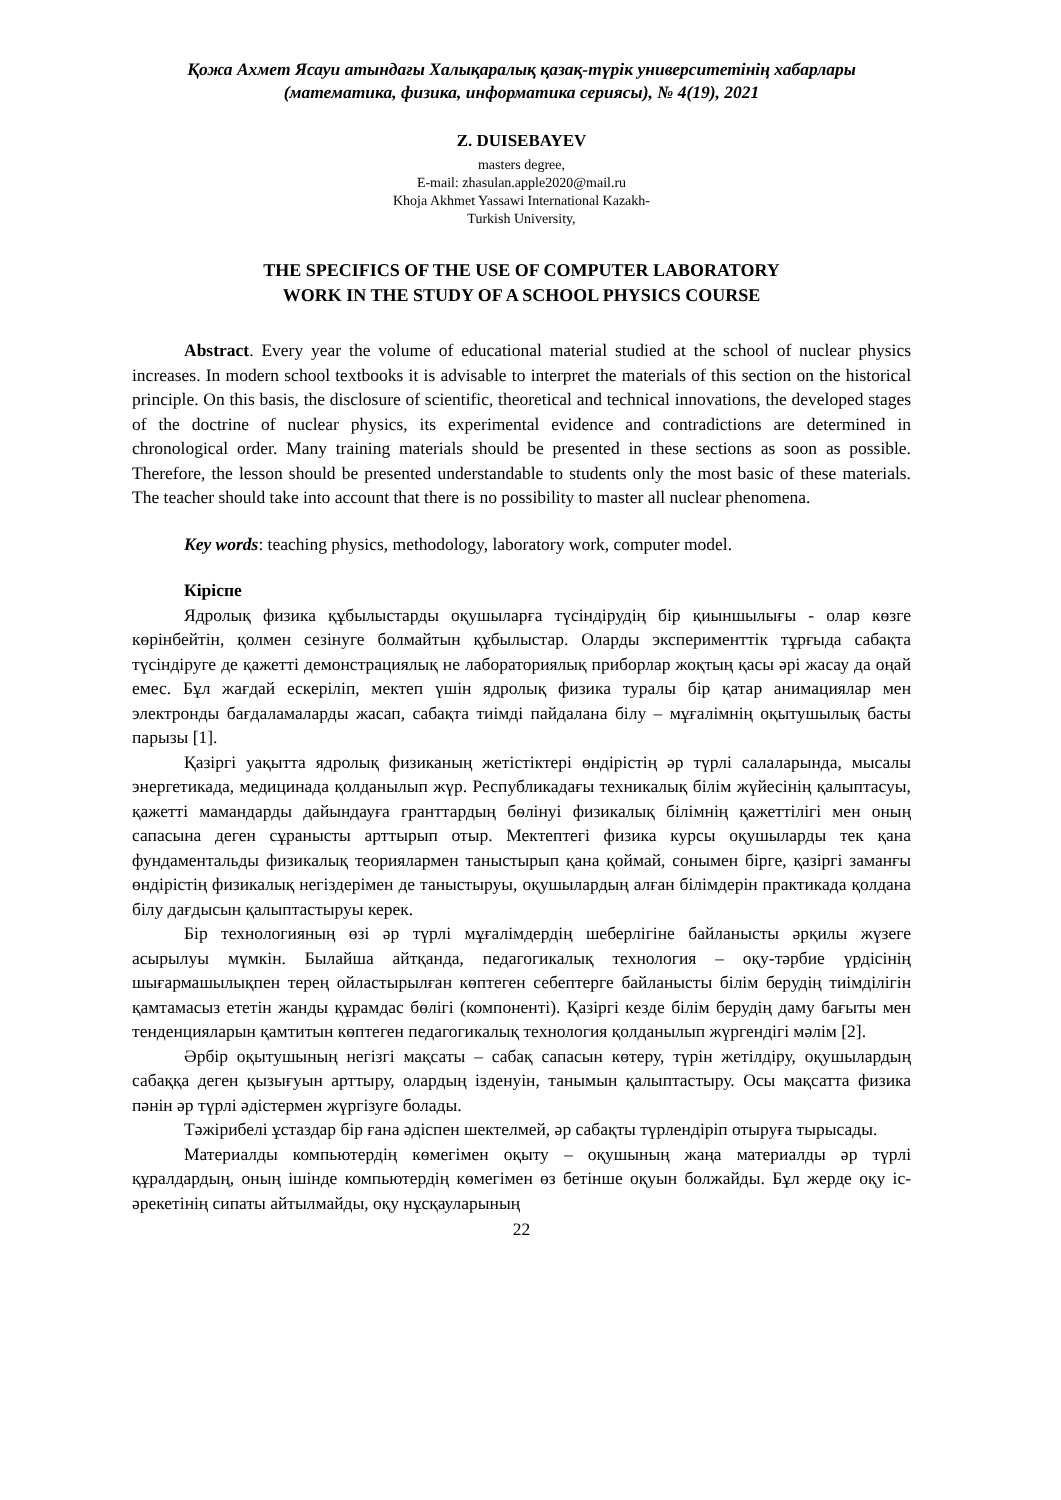Қожа Ахмет Ясауи атындағы Халықаралық қазақ-түрік университетінің хабарлары
(математика, физика, информатика сериясы), № 4(19), 2021
Z. DUISEBAYEV
masters degree,
E-mail: zhasulan.apple2020@mail.ru
Khoja Akhmet Yassawi International Kazakh-
Turkish University,
THE SPECIFICS OF THE USE OF COMPUTER LABORATORY
WORK IN THE STUDY OF A SCHOOL PHYSICS COURSE
Abstract. Every year the volume of educational material studied at the school of nuclear physics increases. In modern school textbooks it is advisable to interpret the materials of this section on the historical principle. On this basis, the disclosure of scientific, theoretical and technical innovations, the developed stages of the doctrine of nuclear physics, its experimental evidence and contradictions are determined in chronological order. Many training materials should be presented in these sections as soon as possible. Therefore, the lesson should be presented understandable to students only the most basic of these materials. The teacher should take into account that there is no possibility to master all nuclear phenomena.
Key words: teaching physics, methodology, laboratory work, computer model.
Кіріспе
Ядролық физика құбылыстарды оқушыларға түсіндірудің бір қиыншылығы - олар көзге көрінбейтін, қолмен сезінуге болмайтын құбылыстар. Оларды эксперименттік тұрғыда сабақта түсіндіруге де қажетті демонстрациялық не лабораториялық приборлар жоқтың қасы әрі жасау да оңай емес. Бұл жағдай ескеріліп, мектеп үшін ядролық физика туралы бір қатар анимациялар мен электронды бағдаламаларды жасап, сабақта тиімді пайдалана білу – мұғалімнің оқытушылық басты парызы [1].
Қазіргі уақытта ядролық физиканың жетістіктері өндірістің әр түрлі салаларында, мысалы энергетикада, медицинада қолданылып жүр. Республикадағы техникалық білім жүйесінің қалыптасуы, қажетті мамандарды дайындауға гранттардың бөлінуі физикалық білімнің қажеттілігі мен оның сапасына деген сұранысты арттырып отыр. Мектептегі физика курсы оқушыларды тек қана фундаментальды физикалық теориялармен таныстырып қана қоймай, сонымен бірге, қазіргі заманғы өндірістің физикалық негіздерімен де таныстыруы, оқушылардың алған білімдерін практикада қолдана білу дағдысын қалыптастыруы керек.
Бір технологияның өзі әр түрлі мұғалімдердің шеберлігіне байланысты әрқилы жүзеге асырылуы мүмкін. Былайша айтқанда, педагогикалық технология – оқу-тәрбие үрдісінің шығармашылықпен терең ойластырылған көптеген себептерге байланысты білім берудің тиімділігін қамтамасыз ететін жанды құрамдас бөлігі (компоненті). Қазіргі кезде білім берудің даму бағыты мен тенденцияларын қамтитын көптеген педагогикалық технология қолданылып жүргендігі мәлім [2].
Әрбір оқытушының негізгі мақсаты – сабақ сапасын көтеру, түрін жетілдіру, оқушылардың сабаққа деген қызығуын арттыру, олардың ізденуін, танымын қалыптастыру. Осы мақсатта физика пәнін әр түрлі әдістермен жүргізуге болады.
Тәжірибелі ұстаздар бір ғана әдіспен шектелмей, әр сабақты түрлендіріп отыруға тырысады.
Материалды компьютердің көмегімен оқыту – оқушының жаңа материалды әр түрлі құралдардың, оның ішінде компьютердің көмегімен өз бетінше оқуын болжайды. Бұл жерде оқу іс-әрекетінің сипаты айтылмайды, оқу нұсқауларының
22